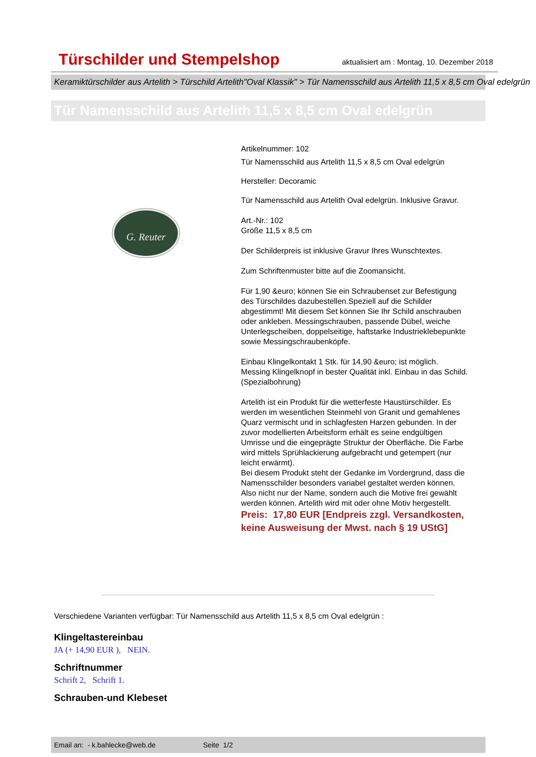Türschilder und Stempelshop
aktualisiert am : Montag, 10. Dezember 2018
Keramiktürschilder aus Artelith > Türschild Artelith"Oval Klassik" > Tür Namensschild aus Artelith 11,5 x 8,5 cm Oval edelgrün
Tür Namensschild aus Artelith 11,5 x 8,5 cm Oval edelgrün
G. Reuter
Artikelnummer: 102
Tür Namensschild aus Artelith 11,5 x 8,5 cm Oval edelgrün
Hersteller: Decoramic
Tür Namensschild aus Artelith Oval edelgrün. Inklusive Gravur.
Art.-Nr.: 102
Größe 11,5 x 8,5 cm
Der Schilderpreis ist inklusive Gravur Ihres Wunschtextes.
Zum Schriftenmuster bitte auf die Zoomansicht.
Für 1,90 &euro; können Sie ein Schraubenset zur Befestigung des Türschildes dazubestellen.Speziell auf die Schilder abgestimmt! Mit diesem Set können Sie Ihr Schild anschrauben oder ankleben. Messingschrauben, passende Dübel, weiche Unterlegscheiben, doppelseitige, haftstarke Industrieklebepunkte sowie Messingschraubenköpfe.
Einbau Klingelkontakt 1 Stk. für 14,90 &euro; ist möglich. Messing Klingelknopf in bester Qualität inkl. Einbau in das Schild. (Spezialbohrung)
Artelith ist ein Produkt für die wetterfeste Haustürschilder. Es werden im wesentlichen Steinmehl von Granit und gemahlenes Quarz vermischt und in schlagfesten Harzen gebunden. In der zuvor modellierten Arbeitsform erhält es seine endgültigen Umrisse und die eingeprägte Struktur der Oberfläche. Die Farbe wird mittels Sprühlackierung aufgebracht und getempert (nur leicht erwärmt).
Bei diesem Produkt steht der Gedanke im Vordergrund, dass die Namensschilder besonders variabel gestaltet werden können. Also nicht nur der Name, sondern auch die Motive frei gewählt werden können. Artelith wird mit oder ohne Motiv hergestellt.
Preis: 17,80 EUR [Endpreis zzgl. Versandkosten, keine Ausweisung der Mwst. nach § 19 UStG]
Verschiedene Varianten verfügbar: Tür Namensschild aus Artelith 11,5 x 8,5 cm Oval edelgrün :
Klingeltastereinbau
JA (+ 14,90 EUR ), NEIN.
Schriftnummer
Schrift 2, Schrift 1.
Schrauben-und Klebeset
Email an: - k.bahlecke@web.de Seite 1/2